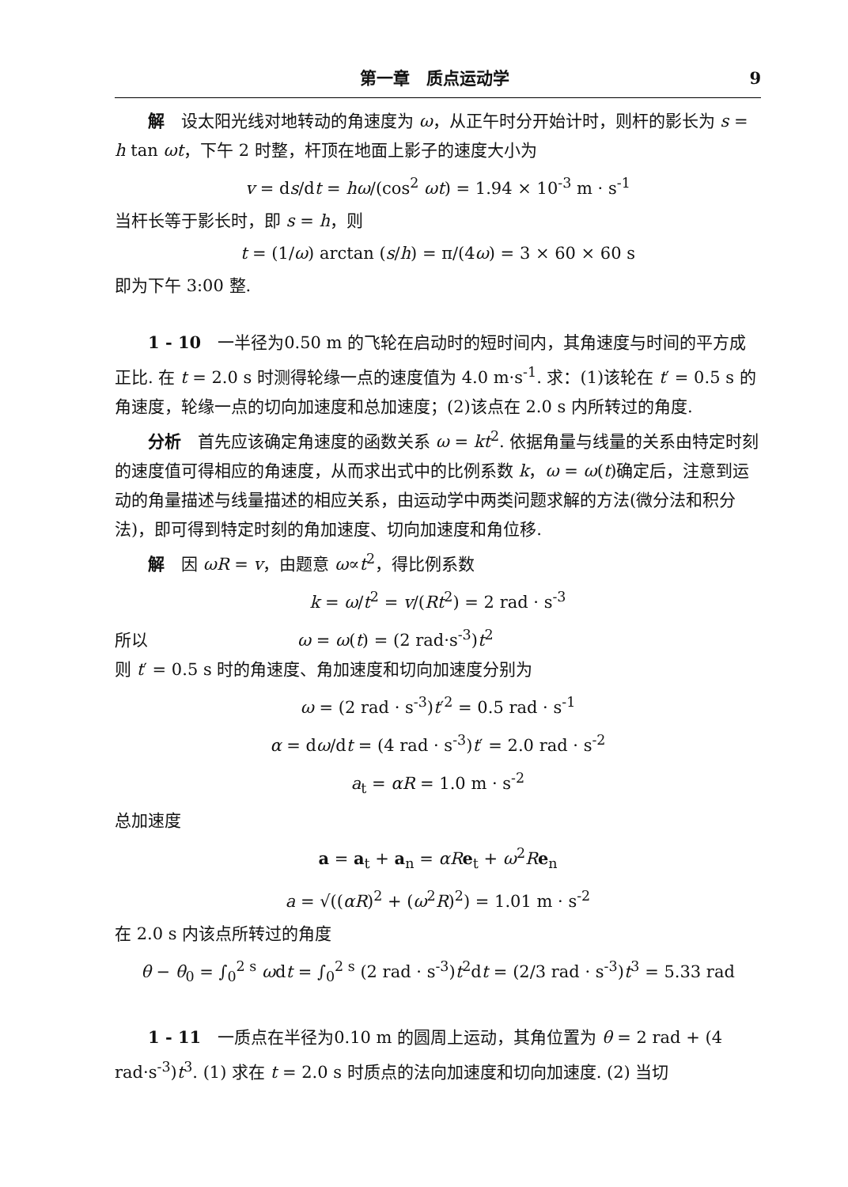第一章　质点运动学 9
解　设太阳光线对地转动的角速度为 ω，从正午时分开始计时，则杆的影长为 s = h tan ωt，下午 2 时整，杆顶在地面上影子的速度大小为
v = ds/dt = hω/(cos<sup>2</sup> ωt) = 1.94 × 10<sup>-3</sup> m · s<sup>-1</sup>
当杆长等于影长时，即 s = h，则
t = (1/ω) arctan (s/h) = π/(4ω) = 3 × 60 × 60 s
即为下午 3:00 整.
1 - 10　一半径为0.50 m 的飞轮在启动时的短时间内，其角速度与时间的平方成正比. 在 t = 2.0 s 时测得轮缘一点的速度值为 4.0 m·s<sup>-1</sup>. 求：(1)该轮在 t′ = 0.5 s 的角速度，轮缘一点的切向加速度和总加速度；(2)该点在 2.0 s 内所转过的角度.
分析　首先应该确定角速度的函数关系 ω = kt<sup>2</sup>. 依据角量与线量的关系由特定时刻的速度值可得相应的角速度，从而求出式中的比例系数 k，ω = ω(t)确定后，注意到运动的角量描述与线量描述的相应关系，由运动学中两类问题求解的方法(微分法和积分法)，即可得到特定时刻的角加速度、切向加速度和角位移.
解　因 ωR = v，由题意 ω∝t<sup>2</sup>，得比例系数
k = ω/t<sup>2</sup> = v/(Rt<sup>2</sup>) = 2 rad · s<sup>-3</sup>
所以　　　　　　　　　ω = ω(t) = (2 rad·s<sup>-3</sup>)t<sup>2</sup>
则 t′ = 0.5 s 时的角速度、角加速度和切向加速度分别为
ω = (2 rad · s<sup>-3</sup>)t′<sup>2</sup> = 0.5 rad · s<sup>-1</sup>
α = dω/dt = (4 rad · s<sup>-3</sup>)t′ = 2.0 rad · s<sup>-2</sup>
a<sub>t</sub> = αR = 1.0 m · s<sup>-2</sup>
总加速度
a = a<sub>t</sub> + a<sub>n</sub> = αR e<sub>t</sub> + ω<sup>2</sup>Re<sub>n</sub>
a = √((αR)<sup>2</sup> + (ω<sup>2</sup>R)<sup>2</sup>) = 1.01 m · s<sup>-2</sup>
在 2.0 s 内该点所转过的角度
θ − θ<sub>0</sub> = ∫<sub>0</sub><sup>2 s</sup> ωdt = ∫<sub>0</sub><sup>2 s</sup> (2 rad · s<sup>-3</sup>)t<sup>2</sup>dt = (2/3 rad · s<sup>-3</sup>)t<sup>3</sup> = 5.33 rad
1 - 11　一质点在半径为0.10 m 的圆周上运动，其角位置为 θ = 2 rad + (4 rad·s<sup>-3</sup>)t<sup>3</sup>. (1) 求在 t = 2.0 s 时质点的法向加速度和切向加速度. (2) 当切